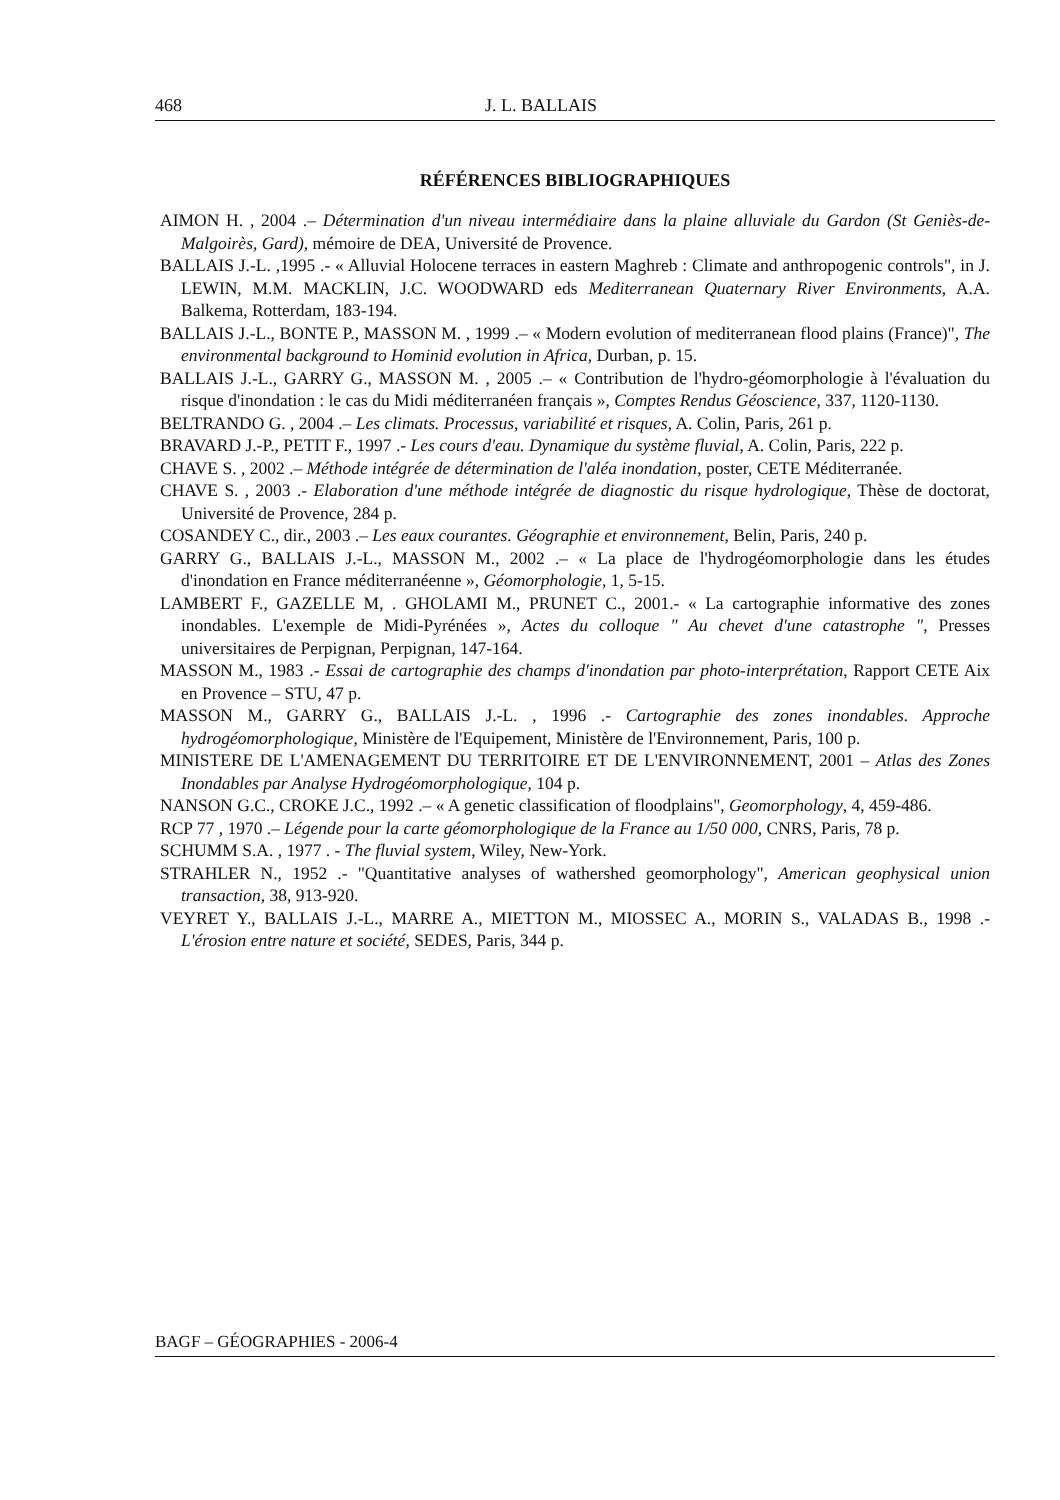468 J. L. BALLAIS
RÉFÉRENCES BIBLIOGRAPHIQUES
AIMON H. , 2004 .– Détermination d'un niveau intermédiaire dans la plaine alluviale du Gardon (St Geniès-de-Malgoirès, Gard), mémoire de DEA, Université de Provence.
BALLAIS J.-L. ,1995 .- « Alluvial Holocene terraces in eastern Maghreb : Climate and anthropogenic controls", in J. LEWIN, M.M. MACKLIN, J.C. WOODWARD eds Mediterranean Quaternary River Environments, A.A. Balkema, Rotterdam, 183-194.
BALLAIS J.-L., BONTE P., MASSON M. , 1999 .– « Modern evolution of mediterranean flood plains (France)", The environmental background to Hominid evolution in Africa, Durban, p. 15.
BALLAIS J.-L., GARRY G., MASSON M. , 2005 .– « Contribution de l'hydro-géomorphologie à l'évaluation du risque d'inondation : le cas du Midi méditerranéen français », Comptes Rendus Géoscience, 337, 1120-1130.
BELTRANDO G. , 2004 .– Les climats. Processus, variabilité et risques, A. Colin, Paris, 261 p.
BRAVARD J.-P., PETIT F., 1997 .- Les cours d'eau. Dynamique du système fluvial, A. Colin, Paris, 222 p.
CHAVE S. , 2002 .– Méthode intégrée de détermination de l'aléa inondation, poster, CETE Méditerranée.
CHAVE S. , 2003 .- Elaboration d'une méthode intégrée de diagnostic du risque hydrologique, Thèse de doctorat, Université de Provence, 284 p.
COSANDEY C., dir., 2003 .– Les eaux courantes. Géographie et environnement, Belin, Paris, 240 p.
GARRY G., BALLAIS J.-L., MASSON M., 2002 .– « La place de l'hydrogéomorphologie dans les études d'inondation en France méditerranéenne », Géomorphologie, 1, 5-15.
LAMBERT F., GAZELLE M, . GHOLAMI M., PRUNET C., 2001.- « La cartographie informative des zones inondables. L'exemple de Midi-Pyrénées », Actes du colloque " Au chevet d'une catastrophe ", Presses universitaires de Perpignan, Perpignan, 147-164.
MASSON M., 1983 .- Essai de cartographie des champs d'inondation par photo-interprétation, Rapport CETE Aix en Provence – STU, 47 p.
MASSON M., GARRY G., BALLAIS J.-L. , 1996 .- Cartographie des zones inondables. Approche hydrogéomorphologique, Ministère de l'Equipement, Ministère de l'Environnement, Paris, 100 p.
MINISTERE DE L'AMENAGEMENT DU TERRITOIRE ET DE L'ENVIRONNEMENT, 2001 – Atlas des Zones Inondables par Analyse Hydrogéomorphologique, 104 p.
NANSON G.C., CROKE J.C., 1992 .– « A genetic classification of floodplains", Geomorphology, 4, 459-486.
RCP 77 , 1970 .– Légende pour la carte géomorphologique de la France au 1/50 000, CNRS, Paris, 78 p.
SCHUMM S.A. , 1977 . - The fluvial system, Wiley, New-York.
STRAHLER N., 1952 .- "Quantitative analyses of wathershed geomorphology", American geophysical union transaction, 38, 913-920.
VEYRET Y., BALLAIS J.-L., MARRE A., MIETTON M., MIOSSEC A., MORIN S., VALADAS B., 1998 .- L'érosion entre nature et société, SEDES, Paris, 344 p.
BAGF – GÉOGRAPHIES - 2006-4